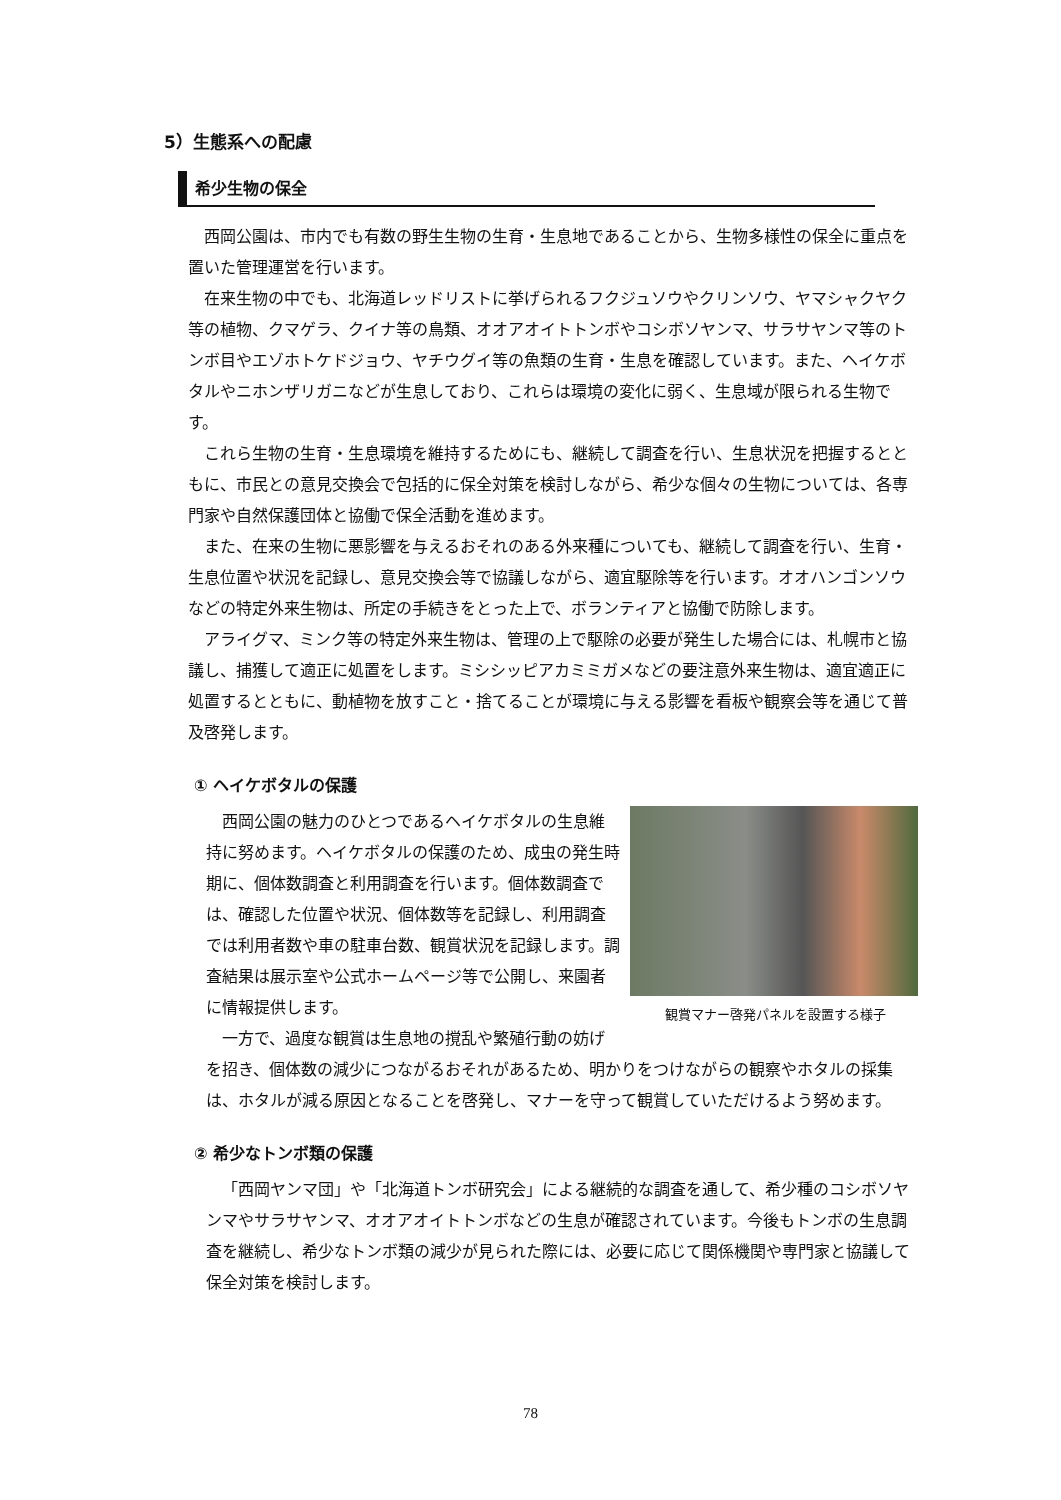5）生態系への配慮
希少生物の保全
西岡公園は、市内でも有数の野生生物の生育・生息地であることから、生物多様性の保全に重点を置いた管理運営を行います。
在来生物の中でも、北海道レッドリストに挙げられるフクジュソウやクリンソウ、ヤマシャクヤク等の植物、クマゲラ、クイナ等の鳥類、オオアオイトトンボやコシボソヤンマ、サラサヤンマ等のトンボ目やエゾホトケドジョウ、ヤチウグイ等の魚類の生育・生息を確認しています。また、ヘイケボタルやニホンザリガニなどが生息しており、これらは環境の変化に弱く、生息域が限られる生物です。
これら生物の生育・生息環境を維持するためにも、継続して調査を行い、生息状況を把握するとともに、市民との意見交換会で包括的に保全対策を検討しながら、希少な個々の生物については、各専門家や自然保護団体と協働で保全活動を進めます。
また、在来の生物に悪影響を与えるおそれのある外来種についても、継続して調査を行い、生育・生息位置や状況を記録し、意見交換会等で協議しながら、適宜駆除等を行います。オオハンゴンソウなどの特定外来生物は、所定の手続きをとった上で、ボランティアと協働で防除します。
アライグマ、ミンク等の特定外来生物は、管理の上で駆除の必要が発生した場合には、札幌市と協議し、捕獲して適正に処置をします。ミシシッピアカミミガメなどの要注意外来生物は、適宜適正に処置するとともに、動植物を放すこと・捨てることが環境に与える影響を看板や観察会等を通じて普及啓発します。
① ヘイケボタルの保護
観賞マナー啓発パネルを設置する様子
西岡公園の魅力のひとつであるヘイケボタルの生息維持に努めます。ヘイケボタルの保護のため、成虫の発生時期に、個体数調査と利用調査を行います。個体数調査では、確認した位置や状況、個体数等を記録し、利用調査では利用者数や車の駐車台数、観賞状況を記録します。調査結果は展示室や公式ホームページ等で公開し、来園者に情報提供します。
一方で、過度な観賞は生息地の撹乱や繁殖行動の妨げを招き、個体数の減少につながるおそれがあるため、明かりをつけながらの観察やホタルの採集は、ホタルが減る原因となることを啓発し、マナーを守って観賞していただけるよう努めます。
② 希少なトンボ類の保護
「西岡ヤンマ団」や「北海道トンボ研究会」による継続的な調査を通して、希少種のコシボソヤンマやサラサヤンマ、オオアオイトトンボなどの生息が確認されています。今後もトンボの生息調査を継続し、希少なトンボ類の減少が見られた際には、必要に応じて関係機関や専門家と協議して保全対策を検討します。
78